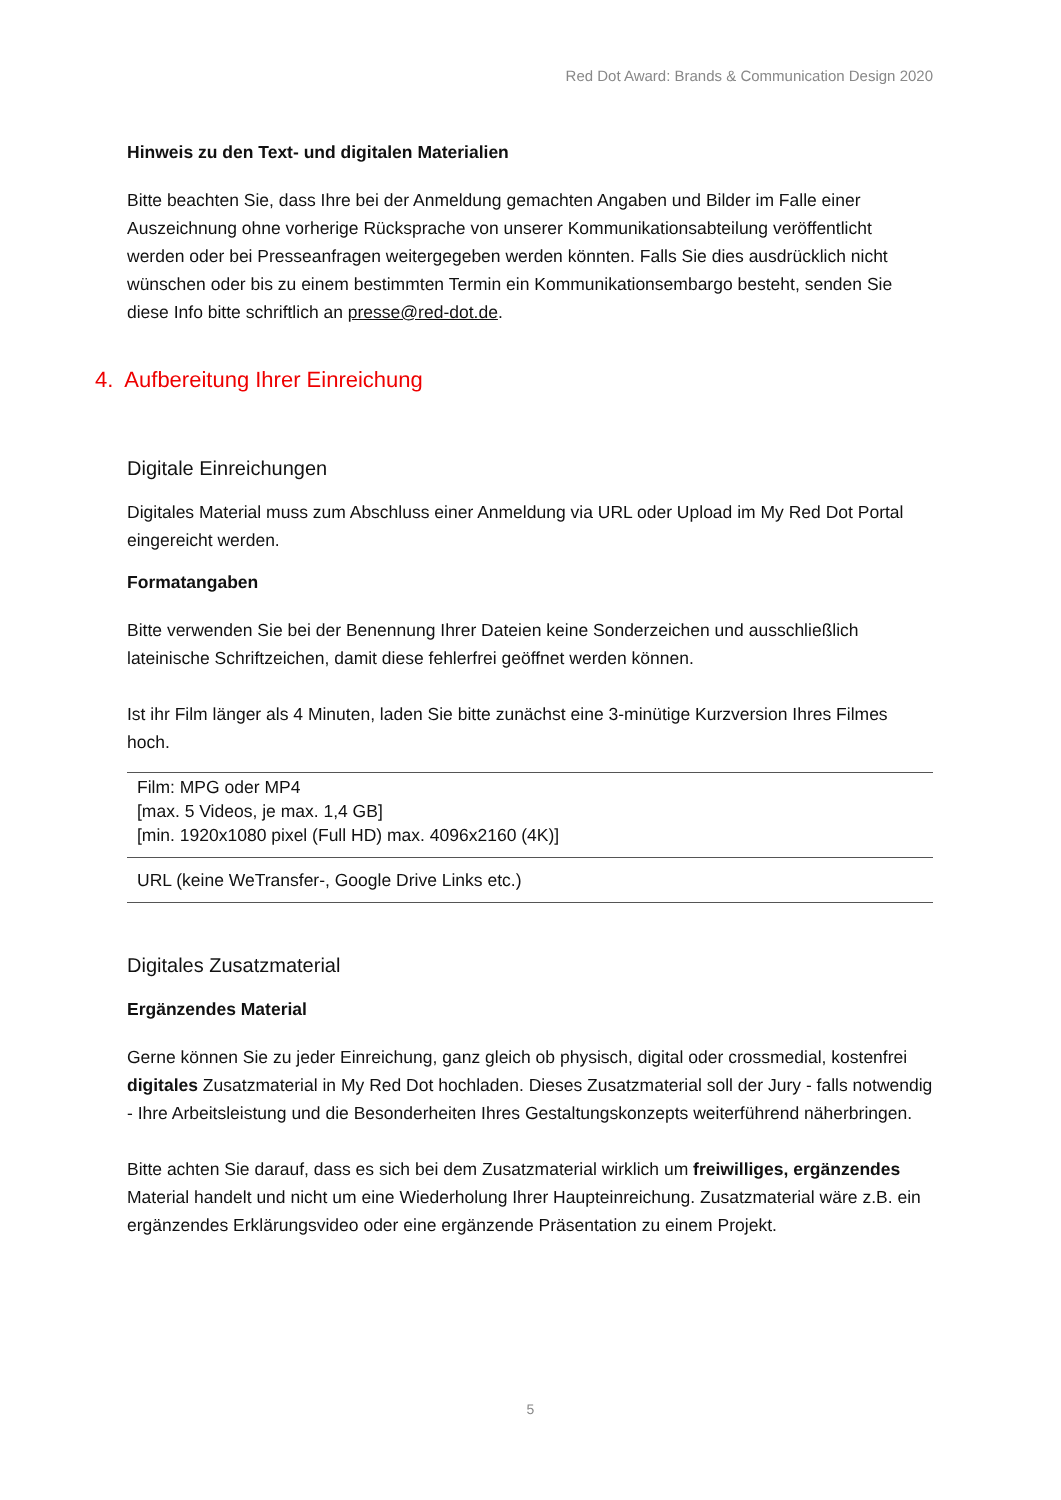Red Dot Award: Brands & Communication Design 2020
Hinweis zu den Text- und digitalen Materialien
Bitte beachten Sie, dass Ihre bei der Anmeldung gemachten Angaben und Bilder im Falle einer Auszeichnung ohne vorherige Rücksprache von unserer Kommunikationsabteilung veröffentlicht werden oder bei Presseanfragen weitergegeben werden könnten. Falls Sie dies ausdrücklich nicht wünschen oder bis zu einem bestimmten Termin ein Kommunikationsembargo besteht, senden Sie diese Info bitte schriftlich an presse@red-dot.de.
4. Aufbereitung Ihrer Einreichung
Digitale Einreichungen
Digitales Material muss zum Abschluss einer Anmeldung via URL oder Upload im My Red Dot Portal eingereicht werden.
Formatangaben
Bitte verwenden Sie bei der Benennung Ihrer Dateien keine Sonderzeichen und ausschließlich lateinische Schriftzeichen, damit diese fehlerfrei geöffnet werden können.
Ist ihr Film länger als 4 Minuten, laden Sie bitte zunächst eine 3-minütige Kurzversion Ihres Filmes hoch.
| Film: MPG oder MP4 [max. 5 Videos, je max. 1,4 GB] [min. 1920x1080 pixel (Full HD) max. 4096x2160 (4K)] |
| URL (keine WeTransfer-, Google Drive Links etc.) |
Digitales Zusatzmaterial
Ergänzendes Material
Gerne können Sie zu jeder Einreichung, ganz gleich ob physisch, digital oder crossmedial, kostenfrei digitales Zusatzmaterial in My Red Dot hochladen. Dieses Zusatzmaterial soll der Jury - falls notwendig - Ihre Arbeitsleistung und die Besonderheiten Ihres Gestaltungskonzepts weiterführend näherbringen.
Bitte achten Sie darauf, dass es sich bei dem Zusatzmaterial wirklich um freiwilliges, ergänzendes Material handelt und nicht um eine Wiederholung Ihrer Haupteinreichung. Zusatzmaterial wäre z.B. ein ergänzendes Erklärungsvideo oder eine ergänzende Präsentation zu einem Projekt.
5